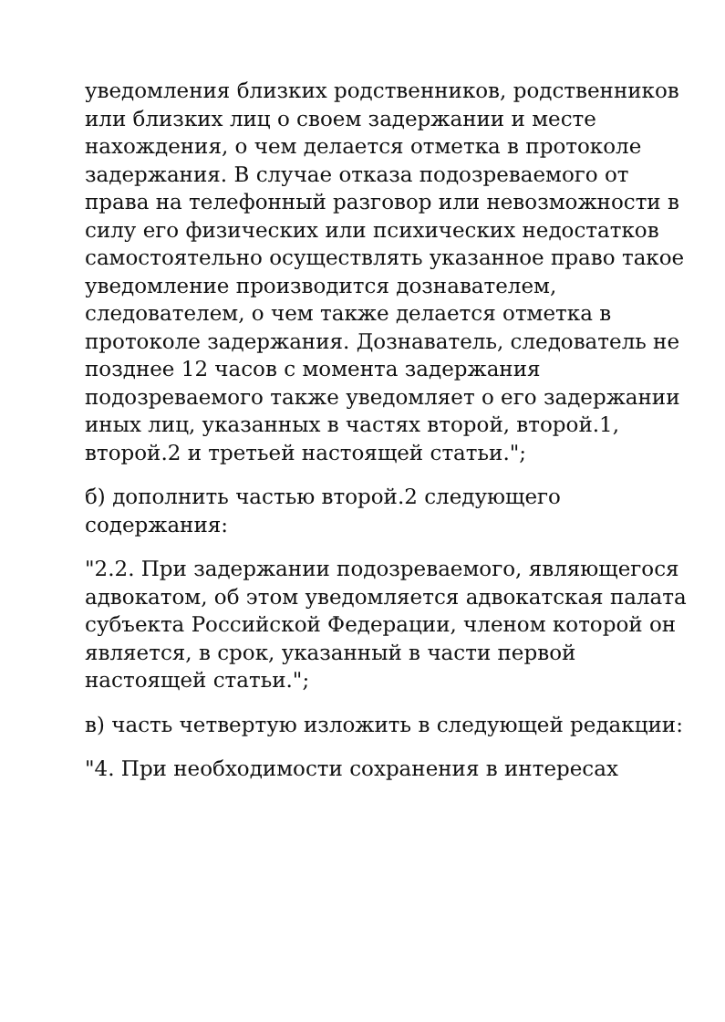уведомления близких родственников, родственников или близких лиц о своем задержании и месте нахождения, о чем делается отметка в протоколе задержания. В случае отказа подозреваемого от права на телефонный разговор или невозможности в силу его физических или психических недостатков самостоятельно осуществлять указанное право такое уведомление производится дознавателем, следователем, о чем также делается отметка в протоколе задержания. Дознаватель, следователь не позднее 12 часов с момента задержания подозреваемого также уведомляет о его задержании иных лиц, указанных в частях второй, второй.1, второй.2 и третьей настоящей статьи.";
б) дополнить частью второй.2 следующего содержания:
"2.2. При задержании подозреваемого, являющегося адвокатом, об этом уведомляется адвокатская палата субъекта Российской Федерации, членом которой он является, в срок, указанный в части первой настоящей статьи.";
в) часть четвертую изложить в следующей редакции:
"4. При необходимости сохранения в интересах